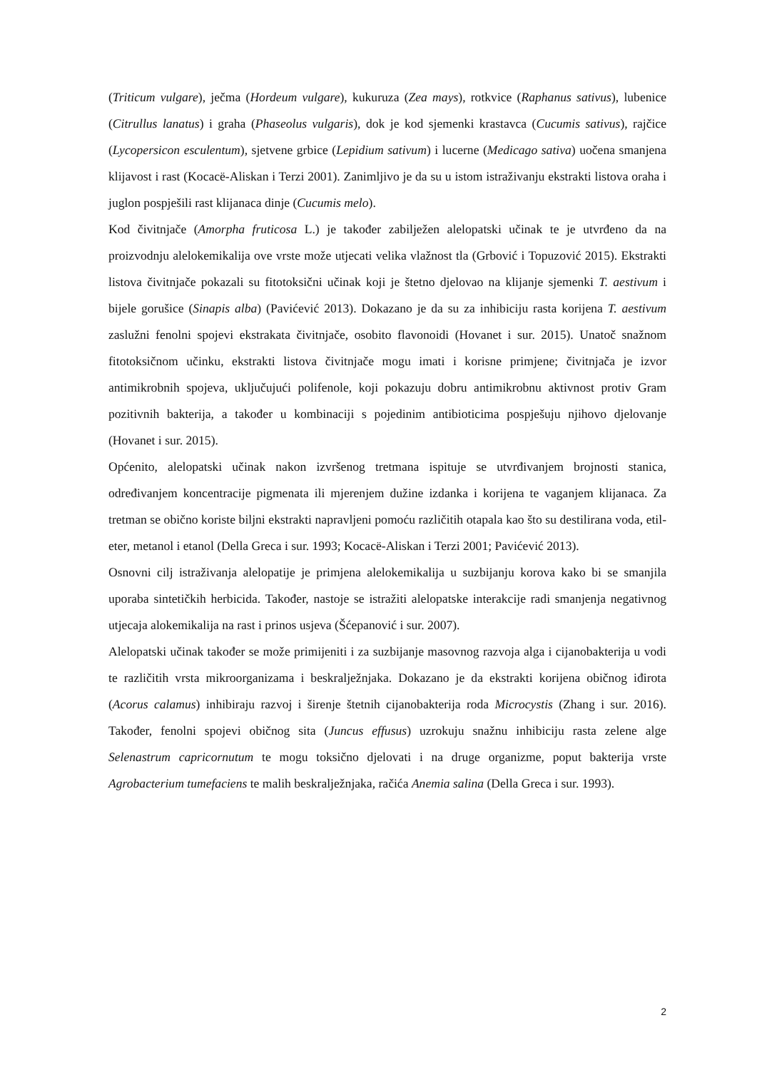(Triticum vulgare), ječma (Hordeum vulgare), kukuruza (Zea mays), rotkvice (Raphanus sativus), lubenice (Citrullus lanatus) i graha (Phaseolus vulgaris), dok je kod sjemenki krastavca (Cucumis sativus), rajčice (Lycopersicon esculentum), sjetvene grbice (Lepidium sativum) i lucerne (Medicago sativa) uočena smanjena klijavost i rast (Kocacë-Aliskan i Terzi 2001). Zanimljivo je da su u istom istraživanju ekstrakti listova oraha i juglon pospješili rast klijanaca dinje (Cucumis melo).
Kod čivitnjače (Amorpha fruticosa L.) je također zabilježen alelopatski učinak te je utvrđeno da na proizvodnju alelokemikalija ove vrste može utjecati velika vlažnost tla (Grbović i Topuzović 2015). Ekstrakti listova čivitnjače pokazali su fitotoksični učinak koji je štetno djelovao na klijanje sjemenki T. aestivum i bijele gorušice (Sinapis alba) (Pavićević 2013). Dokazano je da su za inhibiciju rasta korijena T. aestivum zaslužni fenolni spojevi ekstrakata čivitnjače, osobito flavonoidi (Hovanet i sur. 2015). Unatoč snažnom fitotoksičnom učinku, ekstrakti listova čivitnjače mogu imati i korisne primjene; čivitnjača je izvor antimikrobnih spojeva, uključujući polifenole, koji pokazuju dobru antimikrobnu aktivnost protiv Gram pozitivnih bakterija, a također u kombinaciji s pojedinim antibioticima pospješuju njihovo djelovanje (Hovanet i sur. 2015).
Općenito, alelopatski učinak nakon izvršenog tretmana ispituje se utvrđivanjem brojnosti stanica, određivanjem koncentracije pigmenata ili mjerenjem dužine izdanka i korijena te vaganjem klijanaca. Za tretman se obično koriste biljni ekstrakti napravljeni pomoću različitih otapala kao što su destilirana voda, etil-eter, metanol i etanol (Della Greca i sur. 1993; Kocacë-Aliskan i Terzi 2001; Pavićević 2013).
Osnovni cilj istraživanja alelopatije je primjena alelokemikalija u suzbijanju korova kako bi se smanjila uporaba sintetičkih herbicida. Također, nastoje se istražiti alelopatske interakcije radi smanjenja negativnog utjecaja alokemikalija na rast i prinos usjeva (Šćepanović i sur. 2007).
Alelopatski učinak također se može primijeniti i za suzbijanje masovnog razvoja alga i cijanobakterija u vodi te različitih vrsta mikroorganizama i beskralježnjaka. Dokazano je da ekstrakti korijena običnog iđirota (Acorus calamus) inhibiraju razvoj i širenje štetnih cijanobakterija roda Microcystis (Zhang i sur. 2016). Također, fenolni spojevi običnog sita (Juncus effusus) uzrokuju snažnu inhibiciju rasta zelene alge Selenastrum capricornutum te mogu toksično djelovati i na druge organizme, poput bakterija vrste Agrobacterium tumefaciens te malih beskralježnjaka, račića Anemia salina (Della Greca i sur. 1993).
2